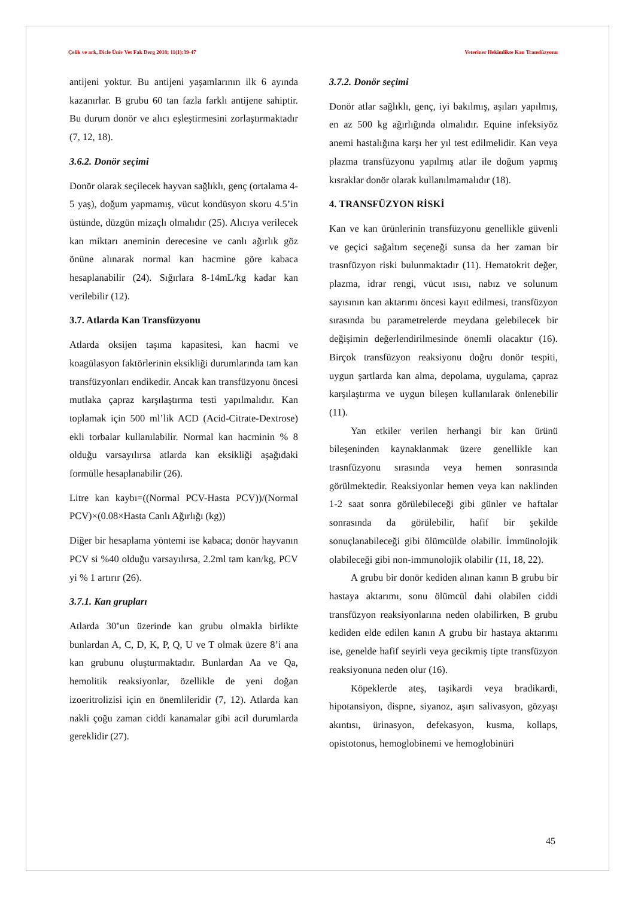Çelik ve ark, Dicle Üniv Vet Fak Derg 2018; 11(1):39-47 Veteriner Hekimlikte Kan Transfüzyonu
antijeni yoktur. Bu antijeni yaşamlarının ilk 6 ayında kazanırlar. B grubu 60 tan fazla farklı antijene sahiptir. Bu durum donör ve alıcı eşleştirmesini zorlaştırmaktadır (7, 12, 18).
3.6.2. Donör seçimi
Donör olarak seçilecek hayvan sağlıklı, genç (ortalama 4-5 yaş), doğum yapmamış, vücut kondüsyon skoru 4.5’in üstünde, düzgün mizaçlı olmalıdır (25). Alıcıya verilecek kan miktarı aneminin derecesine ve canlı ağırlık göz önüne alınarak normal kan hacmine göre kabaca hesaplanabilir (24). Sığırlara 8-14mL/kg kadar kan verilebilir (12).
3.7. Atlarda Kan Transfüzyonu
Atlarda oksijen taşıma kapasitesi, kan hacmi ve koagülasyon faktörlerinin eksikliği durumlarında tam kan transfüzyonları endikedir. Ancak kan transfüzyonu öncesi mutlaka çapraz karşılaştırma testi yapılmalıdır. Kan toplamak için 500 ml’lik ACD (Acid-Citrate-Dextrose) ekli torbalar kullanılabilir. Normal kan hacminin % 8 olduğu varsayılırsa atlarda kan eksikliği aşağıdaki formülle hesaplanabilir (26).
Litre kan kaybı=((Normal PCV-Hasta PCV))/(Normal PCV)×(0.08×Hasta Canlı Ağırlığı (kg))
Diğer bir hesaplama yöntemi ise kabaca; donör hayvanın PCV si %40 olduğu varsayılırsa, 2.2ml tam kan/kg, PCV yi % 1 artırır (26).
3.7.1. Kan grupları
Atlarda 30’un üzerinde kan grubu olmakla birlikte bunlardan A, C, D, K, P, Q, U ve T olmak üzere 8’i ana kan grubunu oluşturmaktadır. Bunlardan Aa ve Qa, hemolitik reaksiyonlar, özellikle de yeni doğan izoeritrolizisi için en önemlileridir (7, 12). Atlarda kan nakli çoğu zaman ciddi kanamalar gibi acil durumlarda gereklidir (27).
3.7.2. Donör seçimi
Donör atlar sağlıklı, genç, iyi bakılmış, aşıları yapılmış, en az 500 kg ağırlığında olmalıdır. Equine infeksiyöz anemi hastalığına karşı her yıl test edilmelidir. Kan veya plazma transfüzyonu yapılmış atlar ile doğum yapmış kısraklar donör olarak kullanılmamalıdır (18).
4. TRANSFÜZYON RİSKİ
Kan ve kan ürünlerinin transfüzyonu genellikle güvenli ve geçici sağaltım seçeneği sunsa da her zaman bir trasnfüzyon riski bulunmaktadır (11). Hematokrit değer, plazma, idrar rengi, vücut ısısı, nabız ve solunum sayısının kan aktarımı öncesi kayıt edilmesi, transfüzyon sırasında bu parametrelerde meydana gelebilecek bir değişimin değerlendirilmesinde önemli olacaktır (16). Birçok transfüzyon reaksiyonu doğru donör tespiti, uygun şartlarda kan alma, depolama, uygulama, çapraz karşılaştırma ve uygun bileşen kullanılarak önlenebilir (11).
Yan etkiler verilen herhangi bir kan ürünü bileşeninden kaynaklanmak üzere genellikle kan trasnfüzyonu sırasında veya hemen sonrasında görülmektedir. Reaksiyonlar hemen veya kan naklinden 1-2 saat sonra görülebileceği gibi günler ve haftalar sonrasında da görülebilir, hafif bir şekilde sonuçlanabileceği gibi ölümcülde olabilir. İmmünolojik olabileceği gibi non-immunolojik olabilir (11, 18, 22).
A grubu bir donör kediden alınan kanın B grubu bir hastaya aktarımı, sonu ölümcül dahi olabilen ciddi transfüzyon reaksiyonlarına neden olabilirken, B grubu kediden elde edilen kanın A grubu bir hastaya aktarımı ise, genelde hafif seyirli veya gecikmiş tipte transfüzyon reaksiyonuna neden olur (16).
Köpeklerde ateş, taşikardi veya bradikardi, hipotansiyon, dispne, siyanoz, aşırı salivasyon, gözyaşı akıntısı, ürinasyon, defekasyon, kusma, kollaps, opistotonus, hemoglobinemi ve hemoglobinüri
45